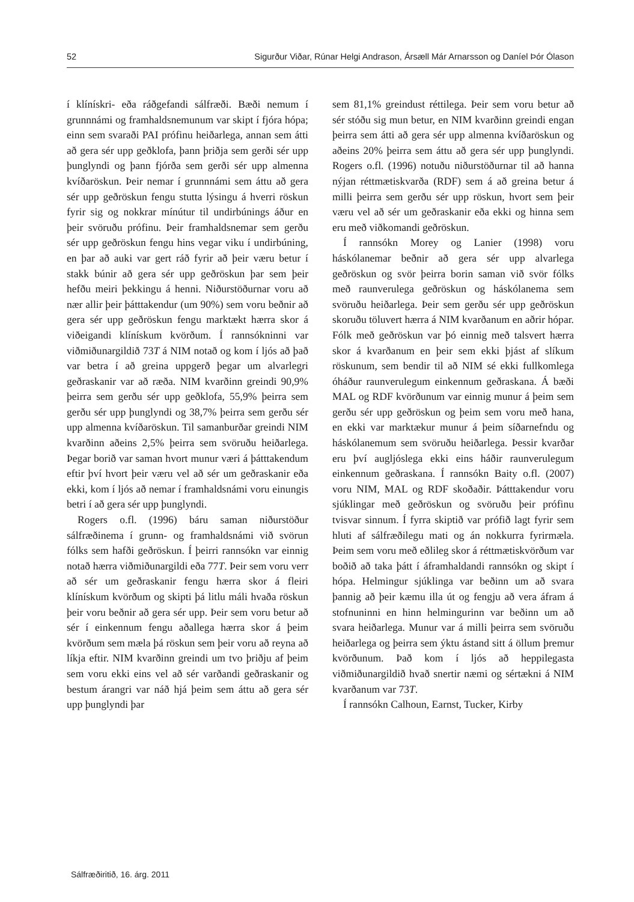52 Sigurður Viðar, Rúnar Helgi Andrason, Ársæll Már Arnarsson og Daníel Þór Ólason
í klínískri- eða ráðgefandi sálfræði. Bæði nemum í grunnnámi og framhaldsnemunum var skipt í fjóra hópa; einn sem svaraði PAI prófinu heiðarlega, annan sem átti að gera sér upp geðklofa, þann þriðja sem gerði sér upp þunglyndi og þann fjórða sem gerði sér upp almenna kvíðaröskun. Þeir nemar í grunnnámi sem áttu að gera sér upp geðröskun fengu stutta lýsingu á hverri röskun fyrir sig og nokkrar mínútur til undirbúnings áður en þeir svöruðu prófinu. Þeir framhaldsnemar sem gerðu sér upp geðröskun fengu hins vegar viku í undirbúning, en þar að auki var gert ráð fyrir að þeir væru betur í stakk búnir að gera sér upp geðröskun þar sem þeir hefðu meiri þekkingu á henni. Niðurstöðurnar voru að nær allir þeir þátttakendur (um 90%) sem voru beðnir að gera sér upp geðröskun fengu marktækt hærra skor á viðeigandi klínískum kvörðum. Í rannsókninni var viðmiðunargildið 73T á NIM notað og kom í ljós að það var betra í að greina uppgerð þegar um alvarlegri geðraskanir var að ræða. NIM kvarðinn greindi 90,9% þeirra sem gerðu sér upp geðklofa, 55,9% þeirra sem gerðu sér upp þunglyndi og 38,7% þeirra sem gerðu sér upp almenna kvíðaröskun. Til samanburðar greindi NIM kvarðinn aðeins 2,5% þeirra sem svöruðu heiðarlega. Þegar borið var saman hvort munur væri á þátttakendum eftir því hvort þeir væru vel að sér um geðraskanir eða ekki, kom í ljós að nemar í framhaldsnámi voru einungis betri í að gera sér upp þunglyndi.
Rogers o.fl. (1996) báru saman niðurstöður sálfræðinema í grunn- og framhaldsnámi við svörun fólks sem hafði geðröskun. Í þeirri rannsókn var einnig notað hærra viðmiðunargildi eða 77T. Þeir sem voru verr að sér um geðraskanir fengu hærra skor á fleiri klínískum kvörðum og skipti þá litlu máli hvaða röskun þeir voru beðnir að gera sér upp. Þeir sem voru betur að sér í einkennum fengu aðallega hærra skor á þeim kvörðum sem mæla þá röskun sem þeir voru að reyna að líkja eftir. NIM kvarðinn greindi um tvo þriðju af þeim sem voru ekki eins vel að sér varðandi geðraskanir og bestum árangri var náð hjá þeim sem áttu að gera sér upp þunglyndi þar
sem 81,1% greindust réttilega. Þeir sem voru betur að sér stóðu sig mun betur, en NIM kvarðinn greindi engan þeirra sem átti að gera sér upp almenna kvíðaröskun og aðeins 20% þeirra sem áttu að gera sér upp þunglyndi. Rogers o.fl. (1996) notuðu niðurstöðurnar til að hanna nýjan réttmætiskvarða (RDF) sem á að greina betur á milli þeirra sem gerðu sér upp röskun, hvort sem þeir væru vel að sér um geðraskanir eða ekki og hinna sem eru með viðkomandi geðröskun.
Í rannsókn Morey og Lanier (1998) voru háskólanemar beðnir að gera sér upp alvarlega geðröskun og svör þeirra borin saman við svör fólks með raunverulega geðröskun og háskólanema sem svöruðu heiðarlega. Þeir sem gerðu sér upp geðröskun skoruðu töluvert hærra á NIM kvarðanum en aðrir hópar. Fólk með geðröskun var þó einnig með talsvert hærra skor á kvarðanum en þeir sem ekki þjást af slíkum röskunum, sem bendir til að NIM sé ekki fullkomlega óháður raunverulegum einkennum geðraskana. Á bæði MAL og RDF kvörðunum var einnig munur á þeim sem gerðu sér upp geðröskun og þeim sem voru með hana, en ekki var marktækur munur á þeim síðarnefndu og háskólanemum sem svöruðu heiðarlega. Þessir kvarðar eru því augljóslega ekki eins háðir raunverulegum einkennum geðraskana. Í rannsókn Baity o.fl. (2007) voru NIM, MAL og RDF skoðaðir. Þátttakendur voru sjúklingar með geðröskun og svöruðu þeir prófinu tvisvar sinnum. Í fyrra skiptið var prófið lagt fyrir sem hluti af sálfræðilegu mati og án nokkurra fyrirmæla. Þeim sem voru með eðlileg skor á réttmætiskvörðum var boðið að taka þátt í áframhaldandi rannsókn og skipt í hópa. Helmingur sjúklinga var beðinn um að svara þannig að þeir kæmu illa út og fengju að vera áfram á stofnuninni en hinn helmingurinn var beðinn um að svara heiðarlega. Munur var á milli þeirra sem svöruðu heiðarlega og þeirra sem ýktu ástand sitt á öllum þremur kvörðunum. Það kom í ljós að heppilegasta viðmiðunargildið hvað snertir næmi og sértækni á NIM kvarðanum var 73T.
Í rannsókn Calhoun, Earnst, Tucker, Kirby
Sálfræðiritið, 16. árg. 2011